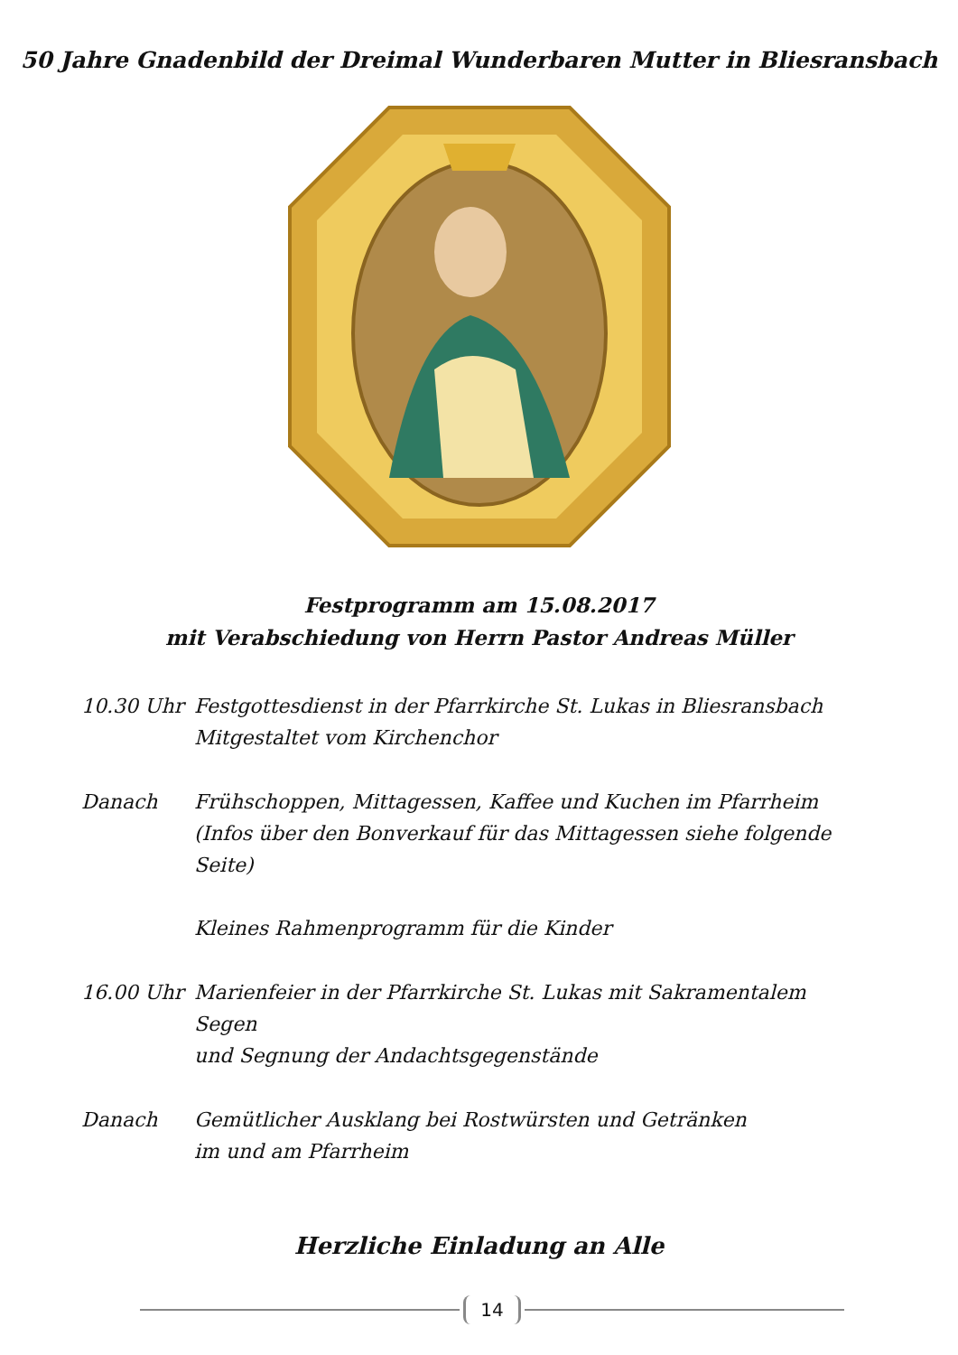50 Jahre Gnadenbild der Dreimal Wunderbaren Mutter in Bliesransbach
Festprogramm am 15.08.2017
mit Verabschiedung von Herrn Pastor Andreas Müller
10.30 Uhr Festgottesdienst in der Pfarrkirche St. Lukas in Bliesransbach
Mitgestaltet vom Kirchenchor
Danach Frühschoppen, Mittagessen, Kaffee und Kuchen im Pfarrheim
(Infos über den Bonverkauf für das Mittagessen siehe folgende Seite)
Kleines Rahmenprogramm für die Kinder
16.00 Uhr Marienfeier in der Pfarrkirche St. Lukas mit Sakramentalem Segen
und Segnung der Andachtsgegenstände
Danach Gemütlicher Ausklang bei Rostwürsten und Getränken
im und am Pfarrheim
Herzliche Einladung an Alle
14